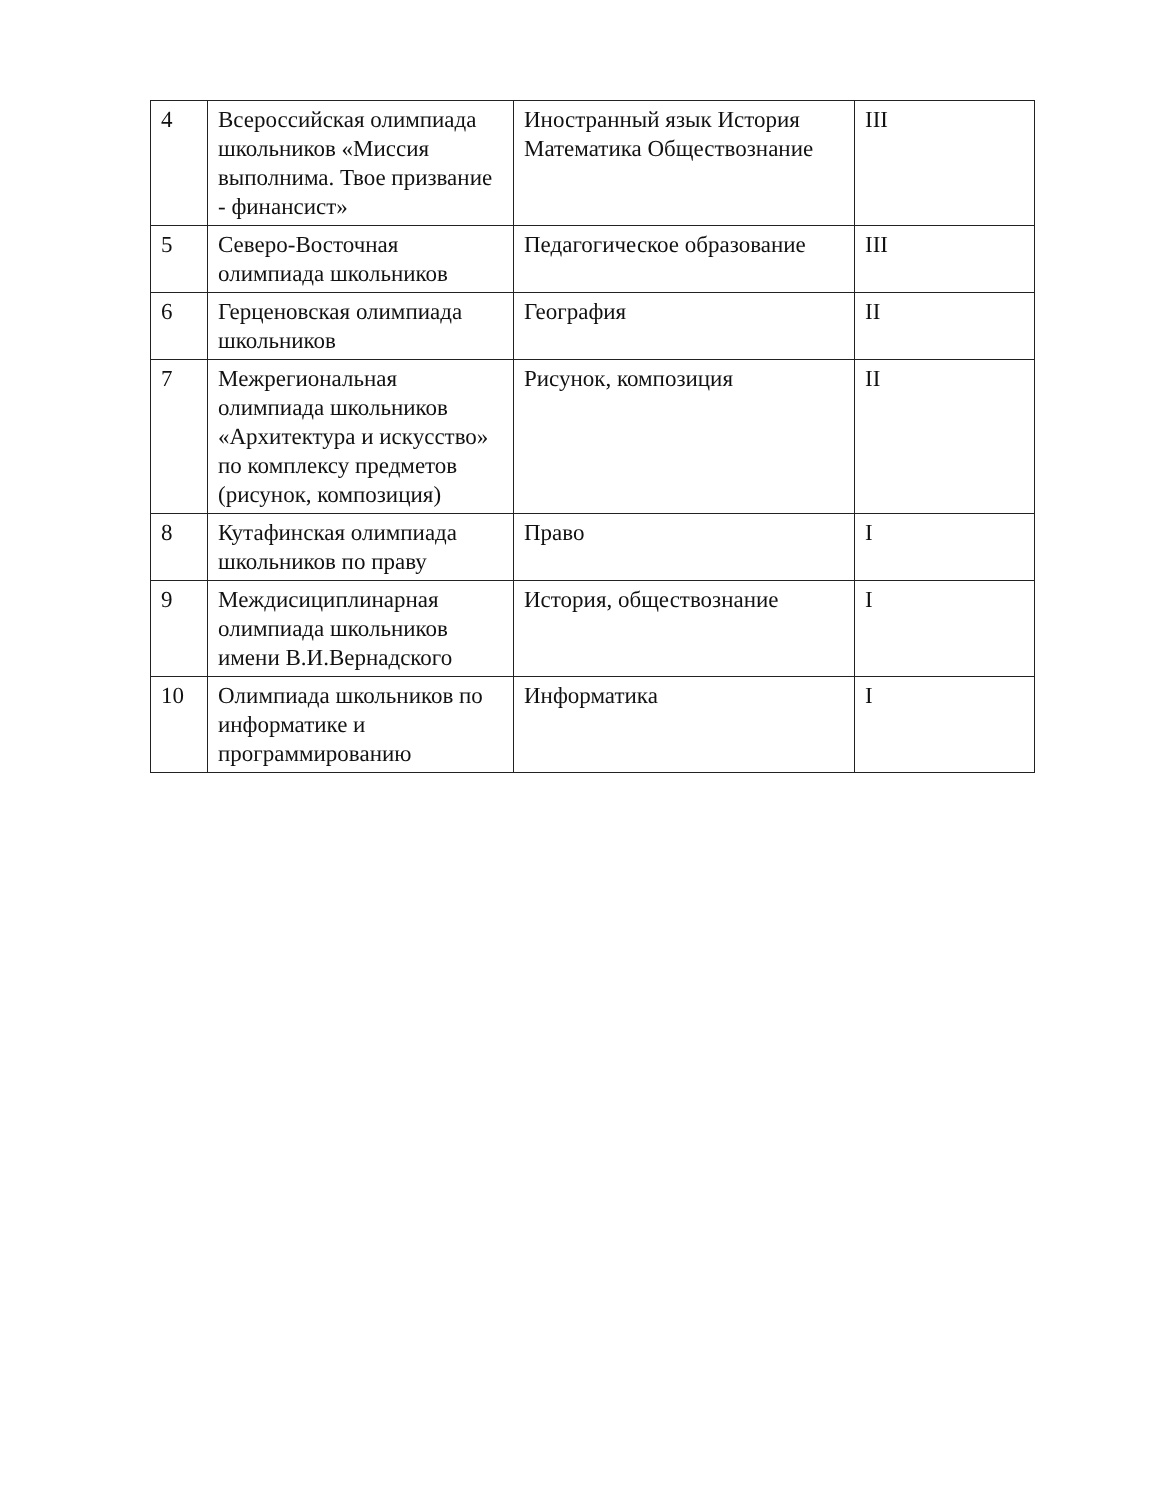| 4 | Всероссийская олимпиада школьников «Миссия выполнима. Твое призвание - финансист» | Иностранный язык История Математика Обществознание | III |
| 5 | Северо-Восточная олимпиада школьников | Педагогическое образование | III |
| 6 | Герценовская олимпиада школьников | География | II |
| 7 | Межрегиональная олимпиада школьников «Архитектура и искусство» по комплексу предметов (рисунок, композиция) | Рисунок, композиция | II |
| 8 | Кутафинская олимпиада школьников по праву | Право | I |
| 9 | Междисициплинарная олимпиада школьников имени В.И.Вернадского | История, обществознание | I |
| 10 | Олимпиада школьников по информатике и программированию | Информатика | I |